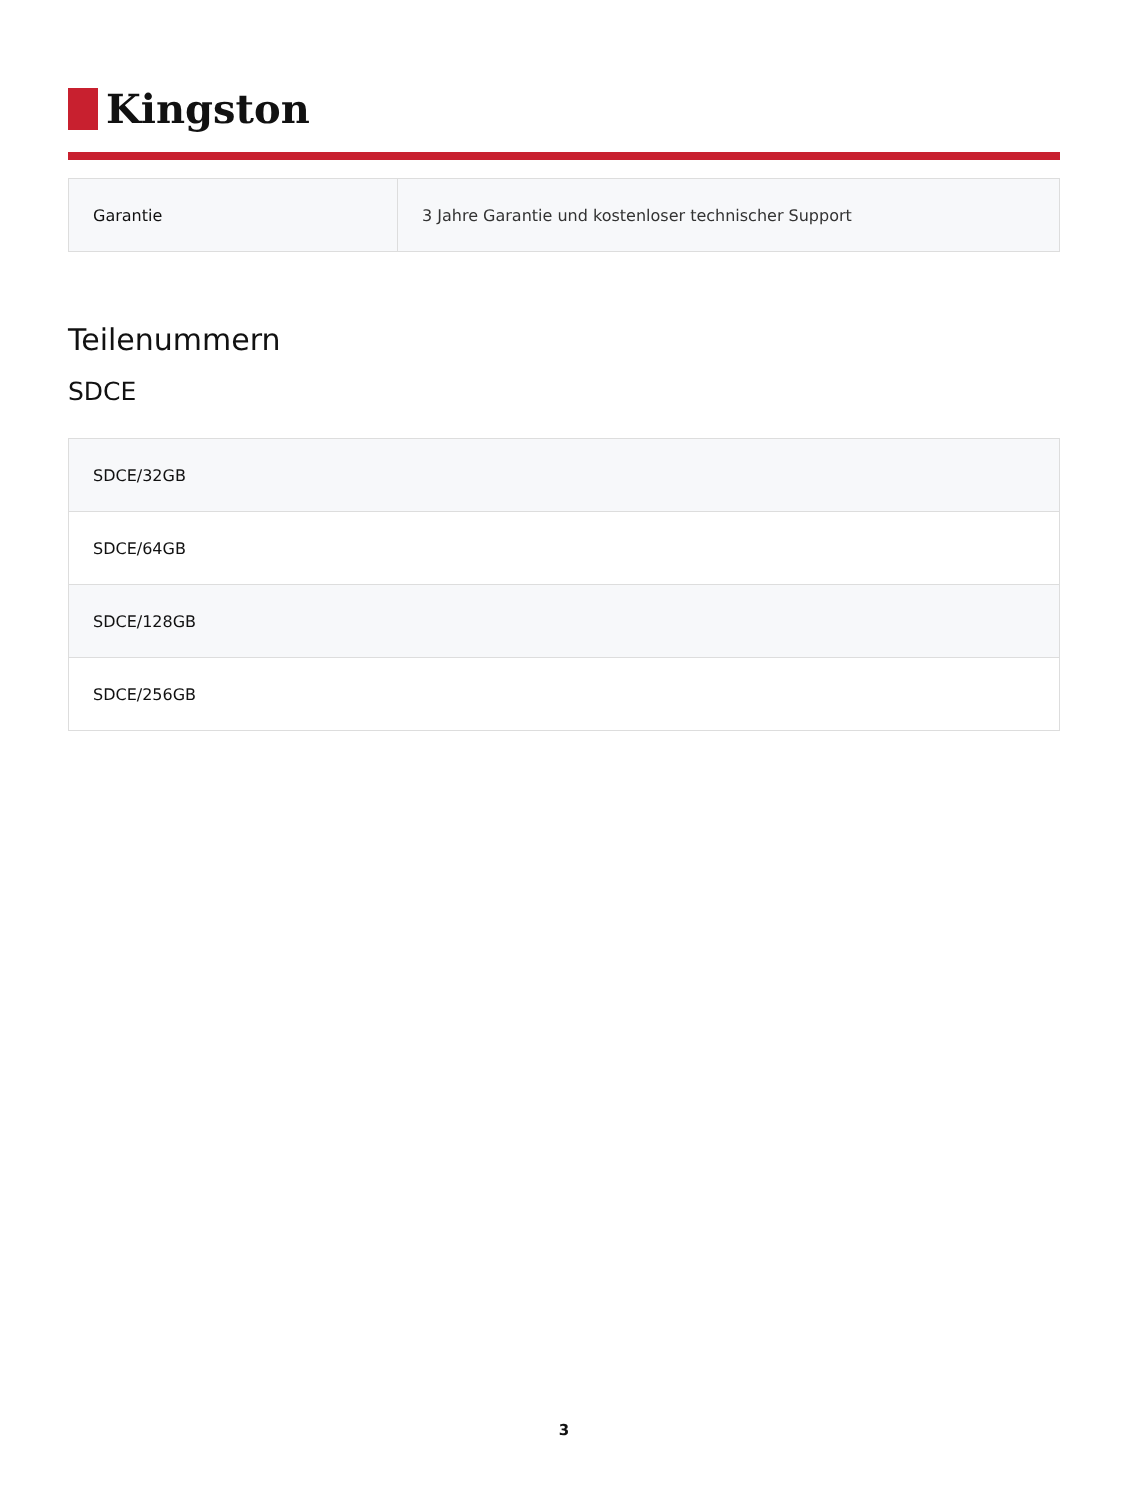Kingston
| Garantie | 3 Jahre Garantie und kostenloser technischer Support |
Teilenummern
SDCE
| SDCE/32GB |
| SDCE/64GB |
| SDCE/128GB |
| SDCE/256GB |
3